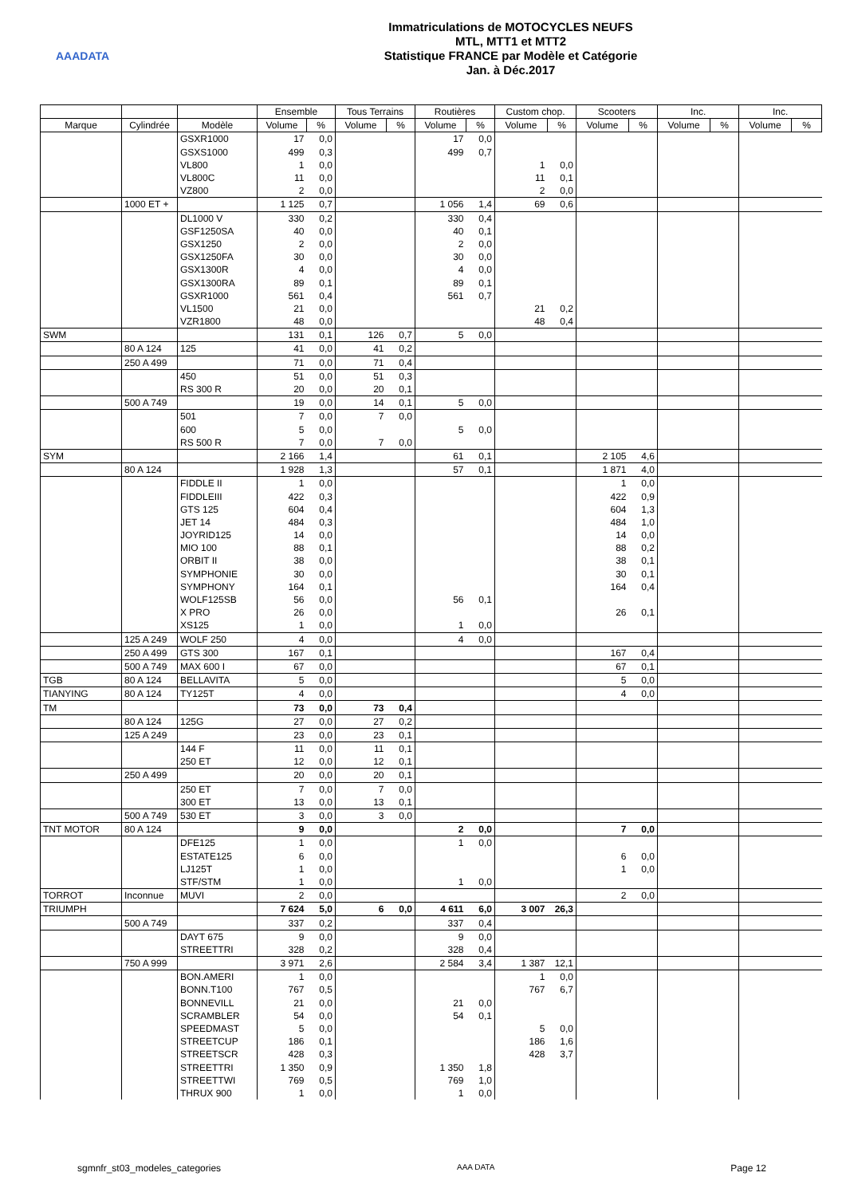AAADATA
Immatriculations de MOTOCYCLES NEUFS
MTL, MTT1 et MTT2
Statistique FRANCE par Modèle et Catégorie
Jan. à Déc.2017
| | | | Ensemble | | Tous Terrains | | Routières | | Custom chop. | | Scooters | | Inc. | | Inc. | |
| --- | --- | --- | --- | --- | --- | --- | --- | --- | --- | --- | --- | --- | --- | --- | --- | --- |
| Marque | Cylindrée | Modèle | Volume | % | Volume | % | Volume | % | Volume | % | Volume | % | Volume | % | Volume | % |
| | | GSXR1000 | 17 | 0,0 | | | 17 | 0,0 | | | | | | | | |
| | | GSXS1000 | 499 | 0,3 | | | 499 | 0,7 | | | | | | | | |
| | | VL800 | 1 | 0,0 | | | | | 1 | 0,0 | | | | | | |
| | | VL800C | 11 | 0,0 | | | | | 11 | 0,1 | | | | | | |
| | | VZ800 | 2 | 0,0 | | | | | 2 | 0,0 | | | | | | |
| | 1000 ET + | | 1 125 | 0,7 | | | 1 056 | 1,4 | 69 | 0,6 | | | | | | |
| | | DL1000 V | 330 | 0,2 | | | 330 | 0,4 | | | | | | | | |
| | | GSF1250SA | 40 | 0,0 | | | 40 | 0,1 | | | | | | | | |
| | | GSX1250 | 2 | 0,0 | | | 2 | 0,0 | | | | | | | | |
| | | GSX1250FA | 30 | 0,0 | | | 30 | 0,0 | | | | | | | | |
| | | GSX1300R | 4 | 0,0 | | | 4 | 0,0 | | | | | | | | |
| | | GSX1300RA | 89 | 0,1 | | | 89 | 0,1 | | | | | | | | |
| | | GSXR1000 | 561 | 0,4 | | | 561 | 0,7 | | | | | | | | |
| | | VL1500 | 21 | 0,0 | | | | | 21 | 0,2 | | | | | | |
| | | VZR1800 | 48 | 0,0 | | | | | 48 | 0,4 | | | | | | |
| SWM | | | 131 | 0,1 | 126 | 0,7 | 5 | 0,0 | | | | | | | | |
| | 80 A 124 | 125 | 41 | 0,0 | 41 | 0,2 | | | | | | | | | | |
| | 250 A 499 | | 71 | 0,0 | 71 | 0,4 | | | | | | | | | | |
| | | 450 | 51 | 0,0 | 51 | 0,3 | | | | | | | | | | |
| | | RS 300 R | 20 | 0,0 | 20 | 0,1 | | | | | | | | | | |
| | 500 A 749 | | 19 | 0,0 | 14 | 0,1 | 5 | 0,0 | | | | | | | | |
| | | 501 | 7 | 0,0 | 7 | 0,0 | | | | | | | | | | |
| | | 600 | 5 | 0,0 | | | 5 | 0,0 | | | | | | | | |
| | | RS 500 R | 7 | 0,0 | 7 | 0,0 | | | | | | | | | | |
| SYM | | | 2 166 | 1,4 | | | 61 | 0,1 | | | 2 105 | 4,6 | | | | |
| | 80 A 124 | | 1 928 | 1,3 | | | 57 | 0,1 | | | 1 871 | 4,0 | | | | |
| | | FIDDLE II | 1 | 0,0 | | | | | | | 1 | 0,0 | | | | |
| | | FIDDLEIII | 422 | 0,3 | | | | | | | 422 | 0,9 | | | | |
| | | GTS 125 | 604 | 0,4 | | | | | | | 604 | 1,3 | | | | |
| | | JET 14 | 484 | 0,3 | | | | | | | 484 | 1,0 | | | | |
| | | JOYRID125 | 14 | 0,0 | | | | | | | 14 | 0,0 | | | | |
| | | MIO 100 | 88 | 0,1 | | | | | | | 88 | 0,2 | | | | |
| | | ORBIT II | 38 | 0,0 | | | | | | | 38 | 0,1 | | | | |
| | | SYMPHONIE | 30 | 0,0 | | | | | | | 30 | 0,1 | | | | |
| | | SYMPHONY | 164 | 0,1 | | | | | | | 164 | 0,4 | | | | |
| | | WOLF125SB | 56 | 0,0 | | | 56 | 0,1 | | | | | | | | |
| | | X PRO | 26 | 0,0 | | | | | | | 26 | 0,1 | | | | |
| | | XS125 | 1 | 0,0 | | | 1 | 0,0 | | | | | | | | |
| | 125 A 249 | WOLF 250 | 4 | 0,0 | | | 4 | 0,0 | | | | | | | | |
| | 250 A 499 | GTS 300 | 167 | 0,1 | | | | | | | 167 | 0,4 | | | | |
| | 500 A 749 | MAX 600 I | 67 | 0,0 | | | | | | | 67 | 0,1 | | | | |
| TGB | 80 A 124 | BELLAVITA | 5 | 0,0 | | | | | | | 5 | 0,0 | | | | |
| TIANYING | 80 A 124 | TY125T | 4 | 0,0 | | | | | | | 4 | 0,0 | | | | |
| TM | | | 73 | 0,0 | 73 | 0,4 | | | | | | | | | | |
| | 80 A 124 | 125G | 27 | 0,0 | 27 | 0,2 | | | | | | | | | | |
| | 125 A 249 | | 23 | 0,0 | 23 | 0,1 | | | | | | | | | | |
| | | 144 F | 11 | 0,0 | 11 | 0,1 | | | | | | | | | | |
| | | 250 ET | 12 | 0,0 | 12 | 0,1 | | | | | | | | | | |
| | 250 A 499 | | 20 | 0,0 | 20 | 0,1 | | | | | | | | | | |
| | | 250 ET | 7 | 0,0 | 7 | 0,0 | | | | | | | | | | |
| | | 300 ET | 13 | 0,0 | 13 | 0,1 | | | | | | | | | | |
| | 500 A 749 | 530 ET | 3 | 0,0 | 3 | 0,0 | | | | | | | | | | |
| TNT MOTOR | 80 A 124 | | 9 | 0,0 | | | 2 | 0,0 | | | 7 | 0,0 | | | | |
| | | DFE125 | 1 | 0,0 | | | 1 | 0,0 | | | | | | | | |
| | | ESTATE125 | 6 | 0,0 | | | | | | | 6 | 0,0 | | | | |
| | | LJ125T | 1 | 0,0 | | | | | | | 1 | 0,0 | | | | |
| | | STF/STM | 1 | 0,0 | | | 1 | 0,0 | | | | | | | | |
| TORROT | Inconnue | MUVI | 2 | 0,0 | | | | | | | 2 | 0,0 | | | | |
| TRIUMPH | | | 7 624 | 5,0 | 6 | 0,0 | 4 611 | 6,0 | 3 007 | 26,3 | | | | | | |
| | 500 A 749 | | 337 | 0,2 | | | 337 | 0,4 | | | | | | | | |
| | | DAYT 675 | 9 | 0,0 | | | 9 | 0,0 | | | | | | | | |
| | | STREETTRI | 328 | 0,2 | | | 328 | 0,4 | | | | | | | | |
| | 750 A 999 | | 3 971 | 2,6 | | | 2 584 | 3,4 | 1 387 | 12,1 | | | | | | |
| | | BON.AMERI | 1 | 0,0 | | | | | 1 | 0,0 | | | | | | |
| | | BONN.T100 | 767 | 0,5 | | | | | 767 | 6,7 | | | | | | |
| | | BONNEVILL | 21 | 0,0 | | | 21 | 0,0 | | | | | | | | |
| | | SCRAMBLER | 54 | 0,0 | | | 54 | 0,1 | | | | | | | | |
| | | SPEEDMAST | 5 | 0,0 | | | | | 5 | 0,0 | | | | | | |
| | | STREETCUP | 186 | 0,1 | | | | | 186 | 1,6 | | | | | | |
| | | STREETSCR | 428 | 0,3 | | | | | 428 | 3,7 | | | | | | |
| | | STREETTRI | 1 350 | 0,9 | | | 1 350 | 1,8 | | | | | | | | |
| | | STREETTWI | 769 | 0,5 | | | 769 | 1,0 | | | | | | | | |
| | | THRUX 900 | 1 | 0,0 | | | 1 | 0,0 | | | | | | | | |
sgmnfr_st03_modeles_categories AAA DATA Page 12